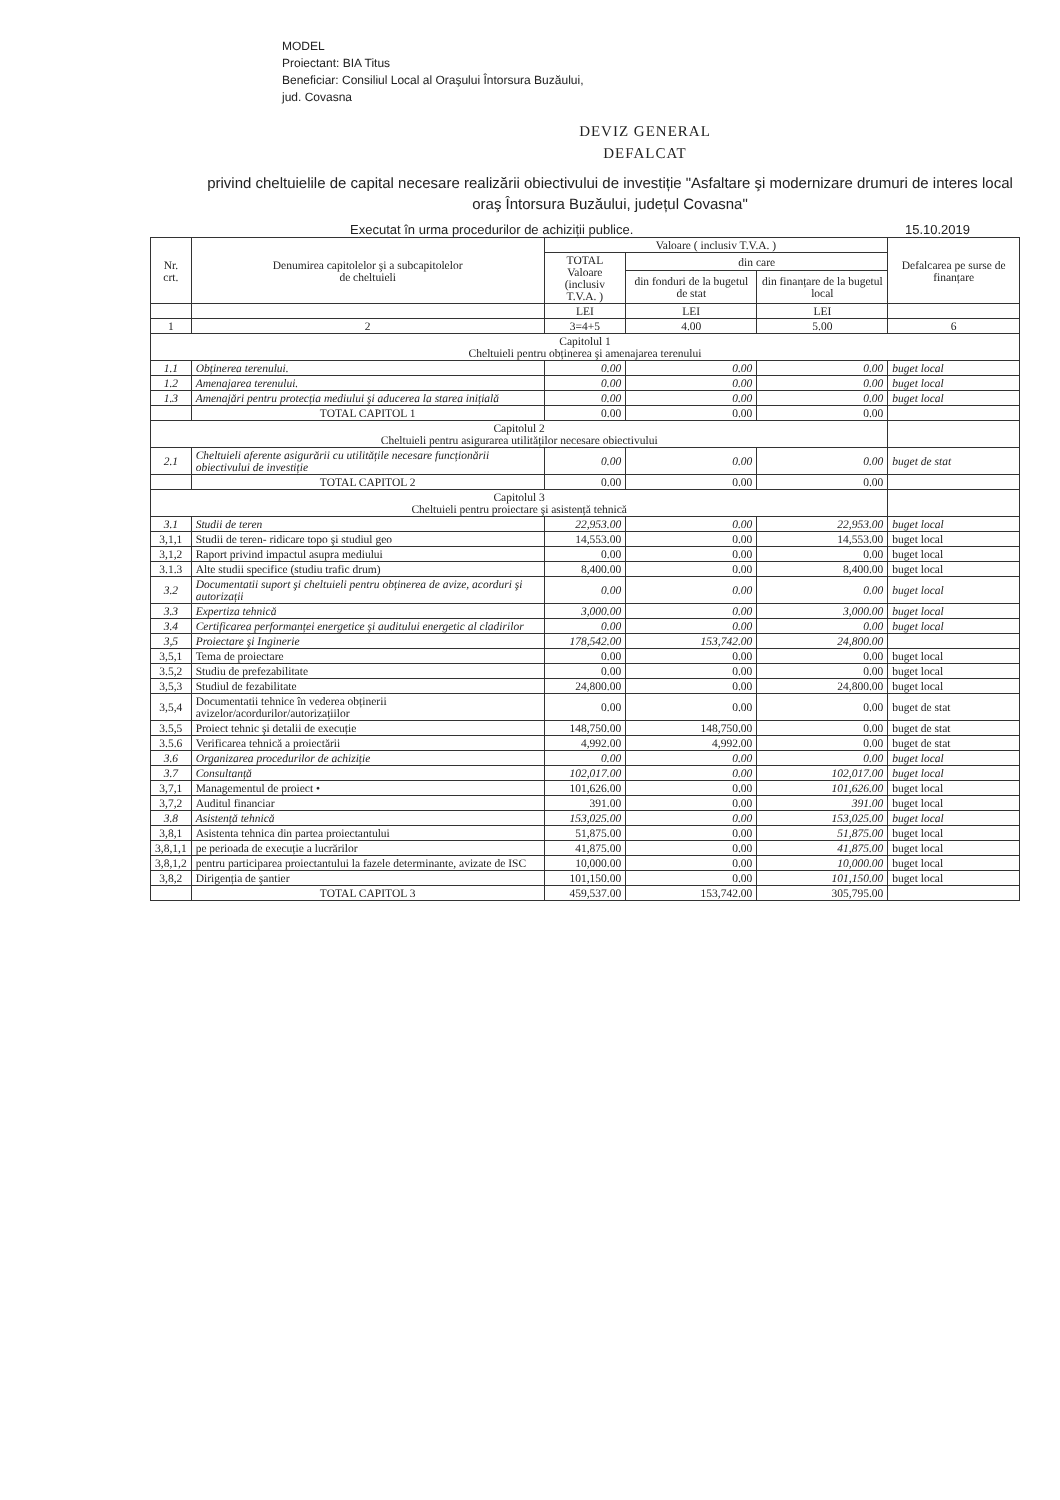MODEL
Proiectant: BIA Titus
Beneficiar: Consiliul Local al Oraşului Întorsura Buzăului,
jud. Covasna
DEVIZ GENERAL
DEFALCAT
privind cheltuielile de capital necesare realizării obiectivului de investiție "Asfaltare şi modernizare drumuri de interes local oraş Întorsura Buzăului, județul Covasna"
Executat în urma procedurilor de achiziții publice. 15.10.2019
| Nr. crt. | Denumirea capitolelor şi a subcapitolelor de cheltuieli | Valoare ( inclusiv T.V.A. ) | | | Defalcarea pe surse de finanțare |
| --- | --- | --- | --- | --- | --- |
| | | TOTAL Valoare (inclusiv T.V.A. ) | din care | | |
| | | | din fonduri de la bugetul de stat | din finanțare de la bugetul local | |
| | | LEI | LEI | LEI | |
| 1 | 2 | 3=4+5 | 4.00 | 5.00 | 6 |
| Capitolul 1 Cheltuieli pentru obținerea şi amenajarea terenului | | | | | |
| 1.1 | Obținerea terenului. | 0.00 | 0.00 | 0.00 | buget local |
| 1.2 | Amenajarea terenului. | 0.00 | 0.00 | 0.00 | buget local |
| 1.3 | Amenajări pentru protecția mediului şi aducerea la starea inițială | 0.00 | 0.00 | 0.00 | buget local |
| | TOTAL CAPITOL 1 | 0.00 | 0.00 | 0.00 | |
| Capitolul 2 Cheltuieli pentru asigurarea utilităților necesare obiectivului | | | | | |
| 2.1 | Cheltuieli aferente asigurării cu utilitățile necesare funcționării obiectivului de investiție | 0.00 | 0.00 | 0.00 | buget de stat |
| | TOTAL CAPITOL 2 | 0.00 | 0.00 | 0.00 | |
| Capitolul 3 Cheltuieli pentru proiectare şi asistență tehnică | | | | | |
| 3.1 | Studii de teren | 22,953.00 | 0.00 | 22,953.00 | buget local |
| 3,1,1 | Studii de teren- ridicare topo şi studiul geo | 14,553.00 | 0.00 | 14,553.00 | buget local |
| 3,1,2 | Raport privind impactul asupra mediului | 0.00 | 0.00 | 0.00 | buget local |
| 3.1.3 | Alte studii specifice (studiu trafic drum) | 8,400.00 | 0.00 | 8,400.00 | buget local |
| 3.2 | Documentatii suport şi cheltuieli pentru obținerea de avize, acorduri şi autorizații | 0.00 | 0.00 | 0.00 | buget local |
| 3.3 | Expertiza tehnică | 3,000.00 | 0.00 | 3,000.00 | buget local |
| 3.4 | Certificarea performanței energetice şi auditului energetic al cladirilor | 0.00 | 0.00 | 0.00 | buget local |
| 3,5 | Proiectare şi Inginerie | 178,542.00 | 153,742.00 | 24,800.00 | |
| 3,5,1 | Tema de proiectare | 0.00 | 0.00 | 0.00 | buget local |
| 3.5,2 | Studiu de prefezabilitate | 0.00 | 0.00 | 0.00 | buget local |
| 3,5,3 | Studiul de fezabilitate | 24,800.00 | 0.00 | 24,800.00 | buget local |
| 3,5,4 | Documentatii tehnice în vederea obținerii avizelor/acordurilor/autorizațiilor | 0.00 | 0.00 | 0.00 | buget de stat |
| 3.5,5 | Proiect tehnic şi detalii de execuție | 148,750.00 | 148,750.00 | 0.00 | buget de stat |
| 3.5.6 | Verificarea tehnică a proiectării | 4,992.00 | 4,992.00 | 0.00 | buget de stat |
| 3.6 | Organizarea procedurilor de achiziție | 0.00 | 0.00 | 0.00 | buget local |
| 3.7 | Consultanță | 102,017.00 | 0.00 | 102,017.00 | buget local |
| 3,7,1 | Managementul de proiect • | 101,626.00 | 0.00 | 101,626.00 | buget local |
| 3,7,2 | Auditul financiar | 391.00 | 0.00 | 391.00 | buget local |
| 3.8 | Asistență tehnică | 153,025.00 | 0.00 | 153,025.00 | buget local |
| 3,8,1 | Asistenta tehnica din partea proiectantului | 51,875.00 | 0.00 | 51,875.00 | buget local |
| 3,8,1,1 | pe perioada de execuție a lucrărilor | 41,875.00 | 0.00 | 41,875.00 | buget local |
| 3,8,1,2 | pentru participarea proiectantului la fazele determinante, avizate de ISC | 10,000.00 | 0.00 | 10,000.00 | buget local |
| 3,8,2 | Dirigenția de şantier | 101,150.00 | 0.00 | 101,150.00 | buget local |
| | TOTAL CAPITOL 3 | 459,537.00 | 153,742.00 | 305,795.00 | |